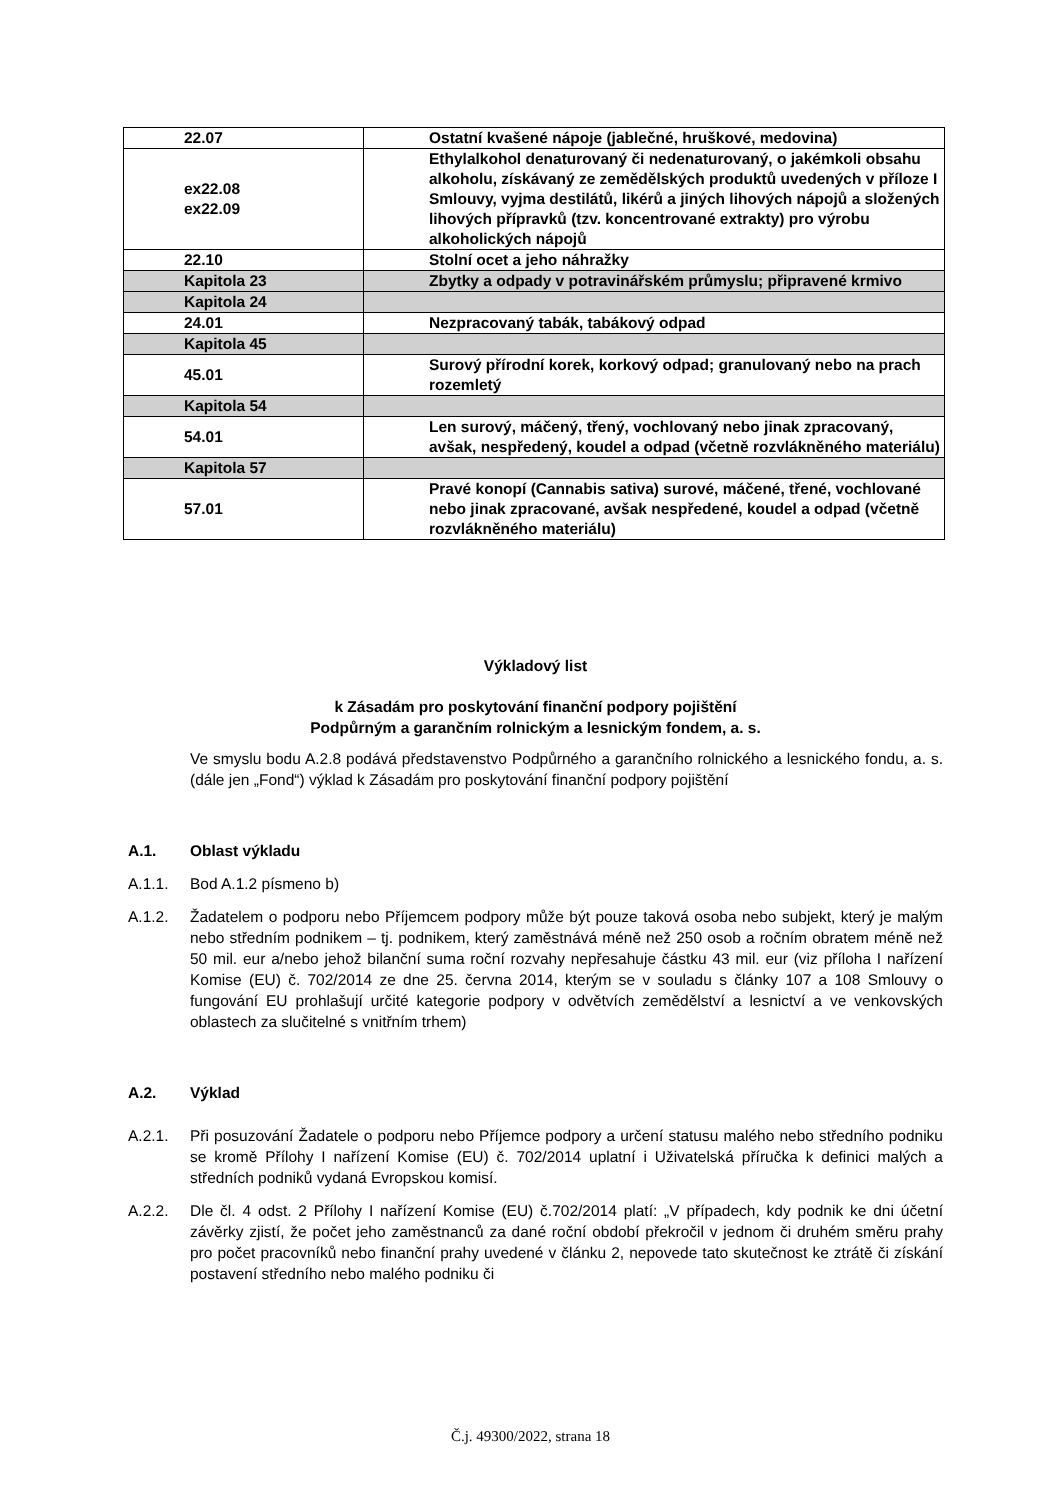| 22.07 | Ostatní kvašené nápoje (jablečné, hruškové, medovina) |
| ex22.08 ex22.09 | Ethylalkohol denaturovaný či nedenaturovaný, o jakémkoli obsahu alkoholu, získávaný ze zemědělských produktů uvedených v příloze I Smlouvy, vyjma destilátů, likérů a jiných lihových nápojů a složených lihových přípravků (tzv. koncentrované extrakty) pro výrobu alkoholických nápojů |
| 22.10 | Stolní ocet a jeho náhražky |
| Kapitola 23 | Zbytky a odpady v potravinářském průmyslu; připravené krmivo |
| Kapitola 24 | |
| 24.01 | Nezpracovaný tabák, tabákový odpad |
| Kapitola 45 | |
| 45.01 | Surový přírodní korek, korkový odpad; granulovaný nebo na prach rozemletý |
| Kapitola 54 | |
| 54.01 | Len surový, máčený, třený, vochlovaný nebo jinak zpracovaný, avšak, nespředený, koudel a odpad (včetně rozvlákněného materiálu) |
| Kapitola 57 | |
| 57.01 | Pravé konopí (Cannabis sativa) surové, máčené, třené, vochlované nebo jinak zpracované, avšak nespředené, koudel a odpad (včetně rozvlákněného materiálu) |
Výkladový list
k Zásadám pro poskytování finanční podpory pojištění
Podpůrným a garančním rolnickým a lesnickým fondem, a. s.
Ve smyslu bodu A.2.8 podává představenstvo Podpůrného a garančního rolnického a lesnického fondu, a. s. (dále jen „Fond“) výklad k Zásadám pro poskytování finanční podpory pojištění
A.1. Oblast výkladu
A.1.1. Bod A.1.2 písmeno b)
A.1.2. Žadatelem o podporu nebo Příjemcem podpory může být pouze taková osoba nebo subjekt, který je malým nebo středním podnikem – tj. podnikem, který zaměstnává méně než 250 osob a ročním obratem méně než 50 mil. eur a/nebo jehož bilanční suma roční rozvahy nepřesahuje částku 43 mil. eur (viz příloha I nařízení Komise (EU) č. 702/2014 ze dne 25. června 2014, kterým se v souladu s články 107 a 108 Smlouvy o fungování EU prohlašují určité kategorie podpory v odvětvích zemědělství a lesnictví a ve venkovských oblastech za slučitelné s vnitřním trhem)
A.2. Výklad
A.2.1. Při posuzování Žadatele o podporu nebo Příjemce podpory a určení statusu malého nebo středního podniku se kromě Přílohy I nařízení Komise (EU) č. 702/2014 uplatní i Uživatelská příručka k definici malých a středních podniků vydaná Evropskou komisí.
A.2.2. Dle čl. 4 odst. 2 Přílohy I nařízení Komise (EU) č.702/2014 platí: „V případech, kdy podnik ke dni účetní závěrky zjistí, že počet jeho zaměstnanců za dané roční období překročil v jednom či druhém směru prahy pro počet pracovníků nebo finanční prahy uvedené v článku 2, nepovede tato skutečnost ke ztrátě či získání postavení středního nebo malého podniku či
Č.j. 49300/2022, strana 18